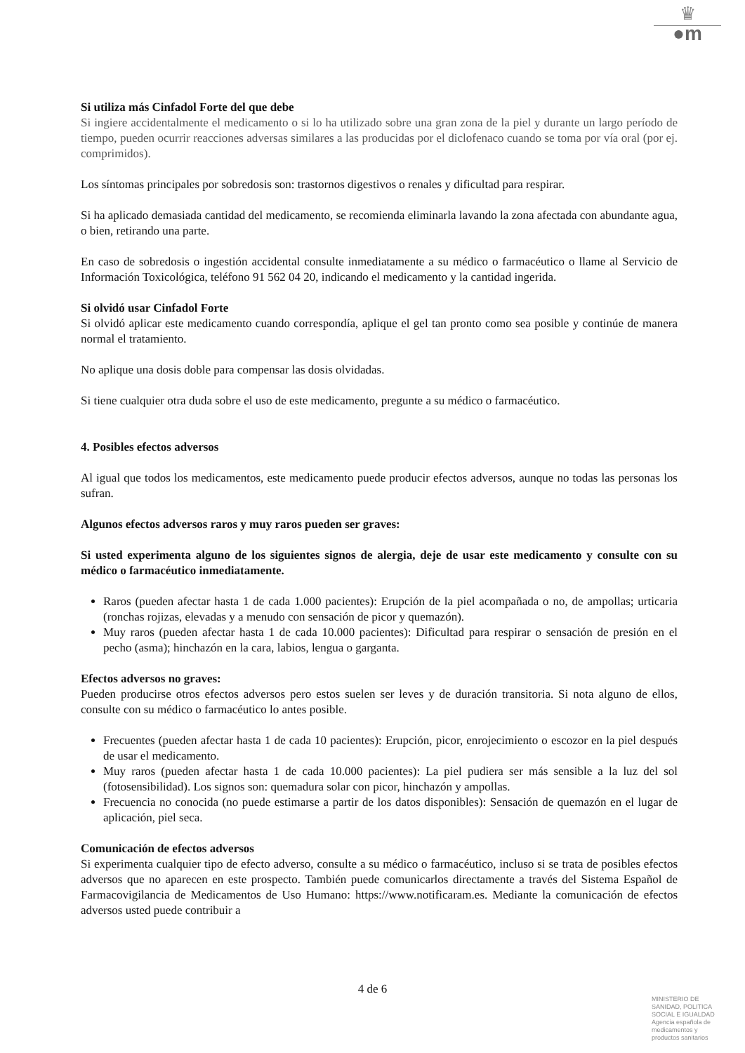♛
●m
Si utiliza más Cinfadol Forte del que debe
Si ingiere accidentalmente el medicamento o si lo ha utilizado sobre una gran zona de la piel y durante un largo período de tiempo, pueden ocurrir reacciones adversas similares a las producidas por el diclofenaco cuando se toma por vía oral (por ej. comprimidos).
Los síntomas principales por sobredosis son: trastornos digestivos o renales y dificultad para respirar.
Si ha aplicado demasiada cantidad del medicamento, se recomienda eliminarla lavando la zona afectada con abundante agua, o bien, retirando una parte.
En caso de sobredosis o ingestión accidental consulte inmediatamente a su médico o farmacéutico o llame al Servicio de Información Toxicológica, teléfono 91 562 04 20, indicando el medicamento y la cantidad ingerida.
Si olvidó usar Cinfadol Forte
Si olvidó aplicar este medicamento cuando correspondía, aplique el gel tan pronto como sea posible y continúe de manera normal el tratamiento.
No aplique una dosis doble para compensar las dosis olvidadas.
Si tiene cualquier otra duda sobre el uso de este medicamento, pregunte a su médico o farmacéutico.
4. Posibles efectos adversos
Al igual que todos los medicamentos, este medicamento puede producir efectos adversos, aunque no todas las personas los sufran.
Algunos efectos adversos raros y muy raros pueden ser graves:
Si usted experimenta alguno de los siguientes signos de alergia, deje de usar este medicamento y consulte con su médico o farmacéutico inmediatamente.
Raros (pueden afectar hasta 1 de cada 1.000 pacientes): Erupción de la piel acompañada o no, de ampollas; urticaria (ronchas rojizas, elevadas y a menudo con sensación de picor y quemazón).
Muy raros (pueden afectar hasta 1 de cada 10.000 pacientes): Dificultad para respirar o sensación de presión en el pecho (asma); hinchazón en la cara, labios, lengua o garganta.
Efectos adversos no graves:
Pueden producirse otros efectos adversos pero estos suelen ser leves y de duración transitoria. Si nota alguno de ellos, consulte con su médico o farmacéutico lo antes posible.
Frecuentes (pueden afectar hasta 1 de cada 10 pacientes): Erupción, picor, enrojecimiento o escozor en la piel después de usar el medicamento.
Muy raros (pueden afectar hasta 1 de cada 10.000 pacientes): La piel pudiera ser más sensible a la luz del sol (fotosensibilidad). Los signos son: quemadura solar con picor, hinchazón y ampollas.
Frecuencia no conocida (no puede estimarse a partir de los datos disponibles): Sensación de quemazón en el lugar de aplicación, piel seca.
Comunicación de efectos adversos
Si experimenta cualquier tipo de efecto adverso, consulte a su médico o farmacéutico, incluso si se trata de posibles efectos adversos que no aparecen en este prospecto. También puede comunicarlos directamente a través del Sistema Español de Farmacovigilancia de Medicamentos de Uso Humano: https://www.notificaram.es. Mediante la comunicación de efectos adversos usted puede contribuir a
4 de 6
MINISTERIO DE
SANIDAD, POLITICA
SOCIAL E IGUALDAD
Agencia española de
medicamentos y
productos sanitarios